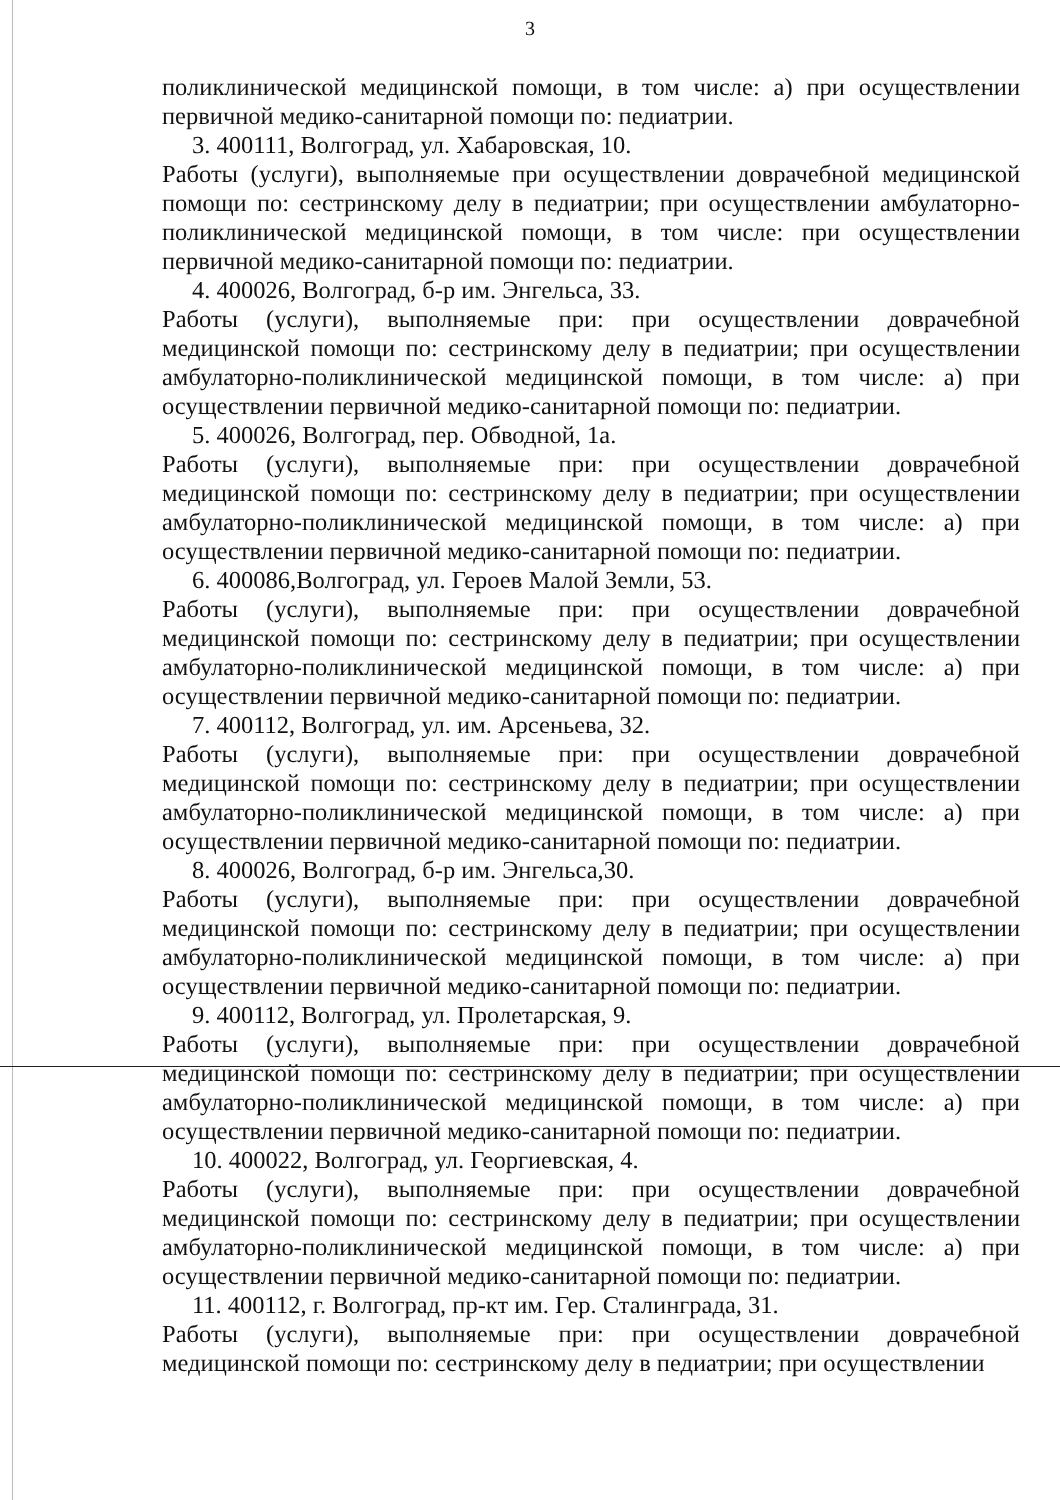3
поликлинической медицинской помощи, в том числе: а) при осуществлении первичной медико-санитарной помощи по: педиатрии.
3. 400111, Волгоград, ул. Хабаровская, 10.
Работы (услуги), выполняемые при осуществлении доврачебной медицинской помощи по: сестринскому делу в педиатрии; при осуществлении амбулаторно-поликлинической медицинской помощи, в том числе: при осуществлении первичной медико-санитарной помощи по: педиатрии.
4. 400026, Волгоград, б-р им. Энгельса, 33.
Работы (услуги), выполняемые при: при осуществлении доврачебной медицинской помощи по: сестринскому делу в педиатрии; при осуществлении амбулаторно-поликлинической медицинской помощи, в том числе: а) при осуществлении первичной медико-санитарной помощи по: педиатрии.
5. 400026, Волгоград, пер. Обводной, 1а.
Работы (услуги), выполняемые при: при осуществлении доврачебной медицинской помощи по: сестринскому делу в педиатрии; при осуществлении амбулаторно-поликлинической медицинской помощи, в том числе: а) при осуществлении первичной медико-санитарной помощи по: педиатрии.
6. 400086,Волгоград, ул. Героев Малой Земли, 53.
Работы (услуги), выполняемые при: при осуществлении доврачебной медицинской помощи по: сестринскому делу в педиатрии; при осуществлении амбулаторно-поликлинической медицинской помощи, в том числе: а) при осуществлении первичной медико-санитарной помощи по: педиатрии.
7. 400112, Волгоград, ул. им. Арсеньева, 32.
Работы (услуги), выполняемые при: при осуществлении доврачебной медицинской помощи по: сестринскому делу в педиатрии; при осуществлении амбулаторно-поликлинической медицинской помощи, в том числе: а) при осуществлении первичной медико-санитарной помощи по: педиатрии.
8. 400026, Волгоград, б-р им. Энгельса,30.
Работы (услуги), выполняемые при: при осуществлении доврачебной медицинской помощи по: сестринскому делу в педиатрии; при осуществлении амбулаторно-поликлинической медицинской помощи, в том числе: а) при осуществлении первичной медико-санитарной помощи по: педиатрии.
9. 400112, Волгоград, ул. Пролетарская, 9.
Работы (услуги), выполняемые при: при осуществлении доврачебной медицинской помощи по: сестринскому делу в педиатрии; при осуществлении амбулаторно-поликлинической медицинской помощи, в том числе: а) при осуществлении первичной медико-санитарной помощи по: педиатрии.
10. 400022, Волгоград, ул. Георгиевская, 4.
Работы (услуги), выполняемые при: при осуществлении доврачебной медицинской помощи по: сестринскому делу в педиатрии; при осуществлении амбулаторно-поликлинической медицинской помощи, в том числе: а) при осуществлении первичной медико-санитарной помощи по: педиатрии.
11. 400112, г. Волгоград, пр-кт им. Гер. Сталинграда, 31.
Работы (услуги), выполняемые при: при осуществлении доврачебной медицинской помощи по: сестринскому делу в педиатрии; при осуществлении